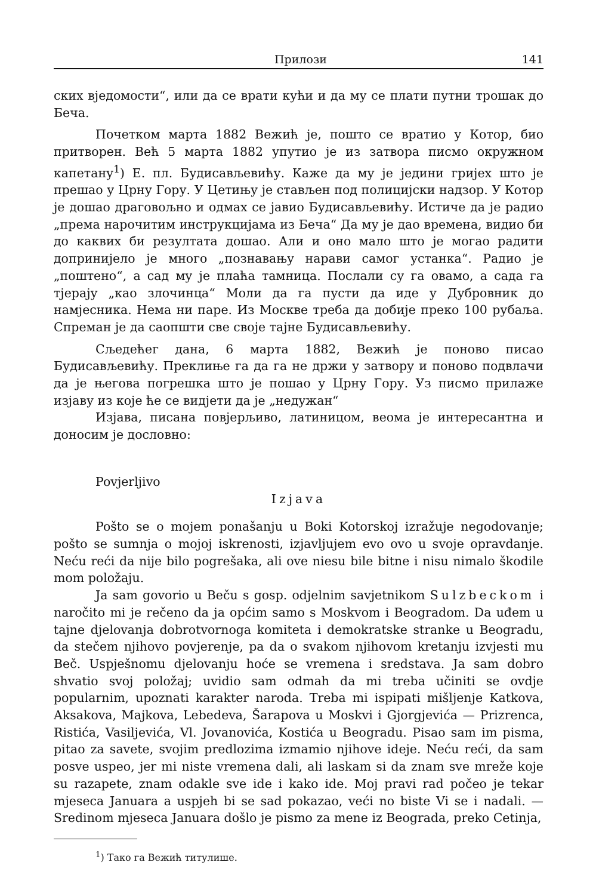Прилози 141
ских вједомости“, или да се врати кући и да му се плати путни трошак до Беча.
Почетком марта 1882 Вежић је, пошто се вратио у Котор, био притворен. Већ 5 марта 1882 упутио је из затвора писмо окружном капетану<sup>1</sup>) Е. пл. Будисављевићу. Каже да му је једини гријех што је прешао у Црну Гору. У Цетињу је стављен под полицијски надзор. У Котор је дошао драговољно и одмах се јавио Будисављевићу. Истиче да је радио „према нарочитим инструкцијама из Беча“ Да му је дао времена, видио би до каквих би резултата дошао. Али и оно мало што је могао радити допринијело је много „познавању нарави самог устанка“. Радио је „поштено“, а сад му је плаћа тамница. Послали су га овамо, а сада га тјерају „као злочинца“ Моли да га пусти да иде у Дубровник до намјесника. Нема ни паре. Из Москве треба да добије преко 100 рубаља. Спреман је да саопшти све своје тајне Будисављевићу.
Сљедећег дана, 6 марта 1882, Вежић је поново писао Будисављевићу. Преклиње га да га не држи у затвору и поново подвлачи да је његова погрешка што је пошао у Црну Гору. Уз писмо прилаже изјаву из које ће се видјети да је „недужан“
Изјава, писана повјерљиво, латиницом, веома је интересантна и доносим је дословно:
Povjerljivo
Izjava
Pošto se o mojem ponašanju u Boki Kotorskoj izražuje negodovanje; pošto se sumnja o mojoj iskrenosti, izjavljujem evo ovo u svoje opravdanje. Neću reći da nije bilo pogrešaka, ali ove niesu bile bitne i nisu nimalo škodile mom položaju.
Ja sam govorio u Beču s gosp. odjelnim savjetnikom Sulzbeckom i naročito mi je rečeno da ja općim samo s Moskvom i Beogradom. Da uđem u tajne djelovanja dobrotvornoga komiteta i demokratske stranke u Beogradu, da stečem njihovo povjerenje, pa da o svakom njihovom kretanju izvjesti mu Beč. Uspješnomu djelovanju hoće se vremena i sredstava. Ja sam dobro shvatio svoj položaj; uvidio sam odmah da mi treba učiniti se ovdje popularnim, upoznati karakter naroda. Treba mi ispipati mišljenje Katkova, Aksakova, Majkova, Lebedeva, Šarapova u Moskvi i Gjorgjevića — Prizrenca, Ristića, Vasiljevića, Vl. Jovanovića, Kostića u Beogradu. Pisao sam im pisma, pitao za savete, svojim predlozima izmamio njihove ideje. Neću reći, da sam posve uspeo, jer mi niste vremena dali, ali laskam si da znam sve mreže koje su razapete, znam odakle sve ide i kako ide. Moj pravi rad počeo je tekar mjeseca Januara a uspjeh bi se sad pokazao, veći no biste Vi se i nadali. — Sredinom mjeseca Januara došlo je pismo za mene iz Beograda, preko Cetinja,
<sup>1</sup>) Тако га Вежић титулише.